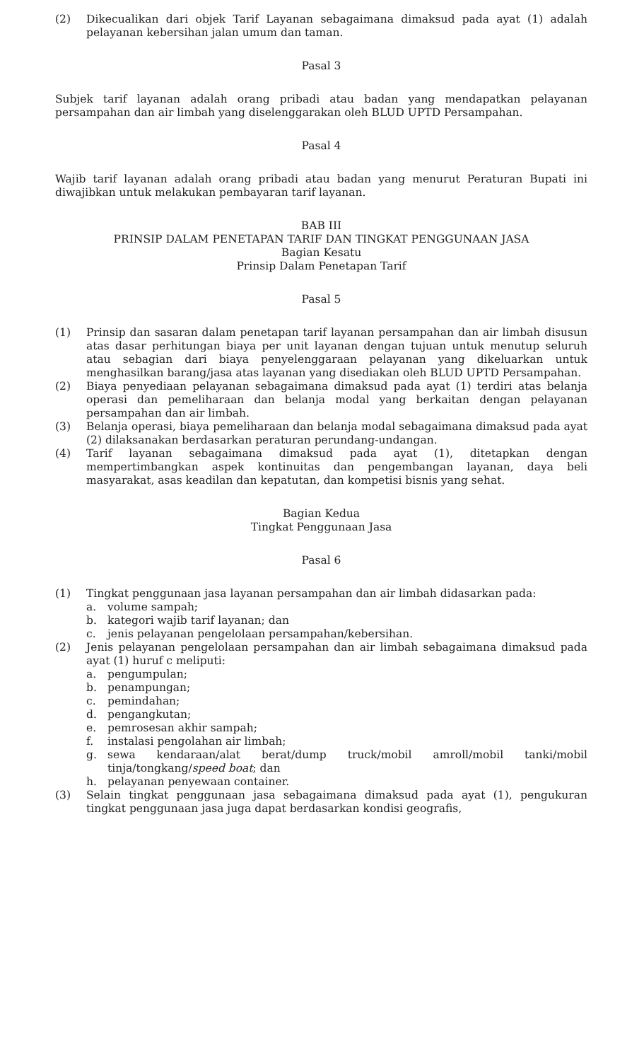(2) Dikecualikan dari objek Tarif Layanan sebagaimana dimaksud pada ayat (1) adalah pelayanan kebersihan jalan umum dan taman.
Pasal 3
Subjek tarif layanan adalah orang pribadi atau badan yang mendapatkan pelayanan persampahan dan air limbah yang diselenggarakan oleh BLUD UPTD Persampahan.
Pasal 4
Wajib tarif layanan adalah orang pribadi atau badan yang menurut Peraturan Bupati ini diwajibkan untuk melakukan pembayaran tarif layanan.
BAB III
PRINSIP DALAM PENETAPAN TARIF DAN TINGKAT PENGGUNAAN JASA
Bagian Kesatu
Prinsip Dalam Penetapan Tarif
Pasal 5
(1) Prinsip dan sasaran dalam penetapan tarif layanan persampahan dan air limbah disusun atas dasar perhitungan biaya per unit layanan dengan tujuan untuk menutup seluruh atau sebagian dari biaya penyelenggaraan pelayanan yang dikeluarkan untuk menghasilkan barang/jasa atas layanan yang disediakan oleh BLUD UPTD Persampahan.
(2) Biaya penyediaan pelayanan sebagaimana dimaksud pada ayat (1) terdiri atas belanja operasi dan pemeliharaan dan belanja modal yang berkaitan dengan pelayanan persampahan dan air limbah.
(3) Belanja operasi, biaya pemeliharaan dan belanja modal sebagaimana dimaksud pada ayat (2) dilaksanakan berdasarkan peraturan perundang-undangan.
(4) Tarif layanan sebagaimana dimaksud pada ayat (1), ditetapkan dengan mempertimbangkan aspek kontinuitas dan pengembangan layanan, daya beli masyarakat, asas keadilan dan kepatutan, dan kompetisi bisnis yang sehat.
Bagian Kedua
Tingkat Penggunaan Jasa
Pasal 6
(1) Tingkat penggunaan jasa layanan persampahan dan air limbah didasarkan pada:
a. volume sampah;
b. kategori wajib tarif layanan; dan
c. jenis pelayanan pengelolaan persampahan/kebersihan.
(2) Jenis pelayanan pengelolaan persampahan dan air limbah sebagaimana dimaksud pada ayat (1) huruf c meliputi:
a. pengumpulan;
b. penampungan;
c. pemindahan;
d. pengangkutan;
e. pemrosesan akhir sampah;
f. instalasi pengolahan air limbah;
g. sewa kendaraan/alat berat/dump truck/mobil amroll/mobil tanki/mobil tinja/tongkang/speed boat; dan
h. pelayanan penyewaan container.
(3) Selain tingkat penggunaan jasa sebagaimana dimaksud pada ayat (1), pengukuran tingkat penggunaan jasa juga dapat berdasarkan kondisi geografis,